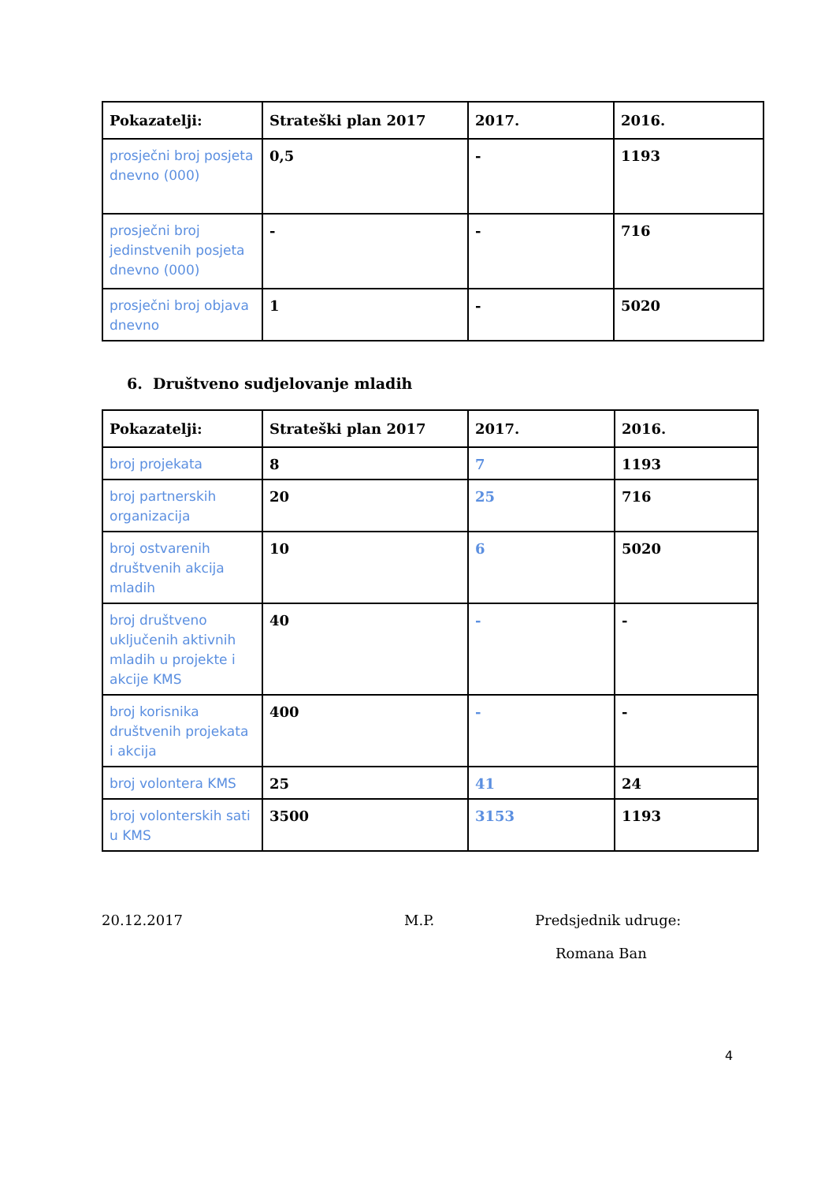| Pokazatelji: | Strateški plan 2017 | 2017. | 2016. |
| --- | --- | --- | --- |
| prosječni broj posjeta dnevno (000) | 0,5 | - | 1193 |
| prosječni broj jedinstvenih posjeta dnevno (000) | - | - | 716 |
| prosječni broj objava dnevno | 1 | - | 5020 |
6. Društveno sudjelovanje mladih
| Pokazatelji: | Strateški plan 2017 | 2017. | 2016. |
| --- | --- | --- | --- |
| broj projekata | 8 | 7 | 1193 |
| broj partnerskih organizacija | 20 | 25 | 716 |
| broj ostvarenih društvenih akcija mladih | 10 | 6 | 5020 |
| broj društveno uključenih aktivnih mladih u projekte i akcije KMS | 40 | - | - |
| broj korisnika društvenih projekata i akcija | 400 | - | - |
| broj volontera KMS | 25 | 41 | 24 |
| broj volonterskih sati u KMS | 3500 | 3153 | 1193 |
20.12.2017 M.P. Predsjednik udruge:
Romana Ban
4